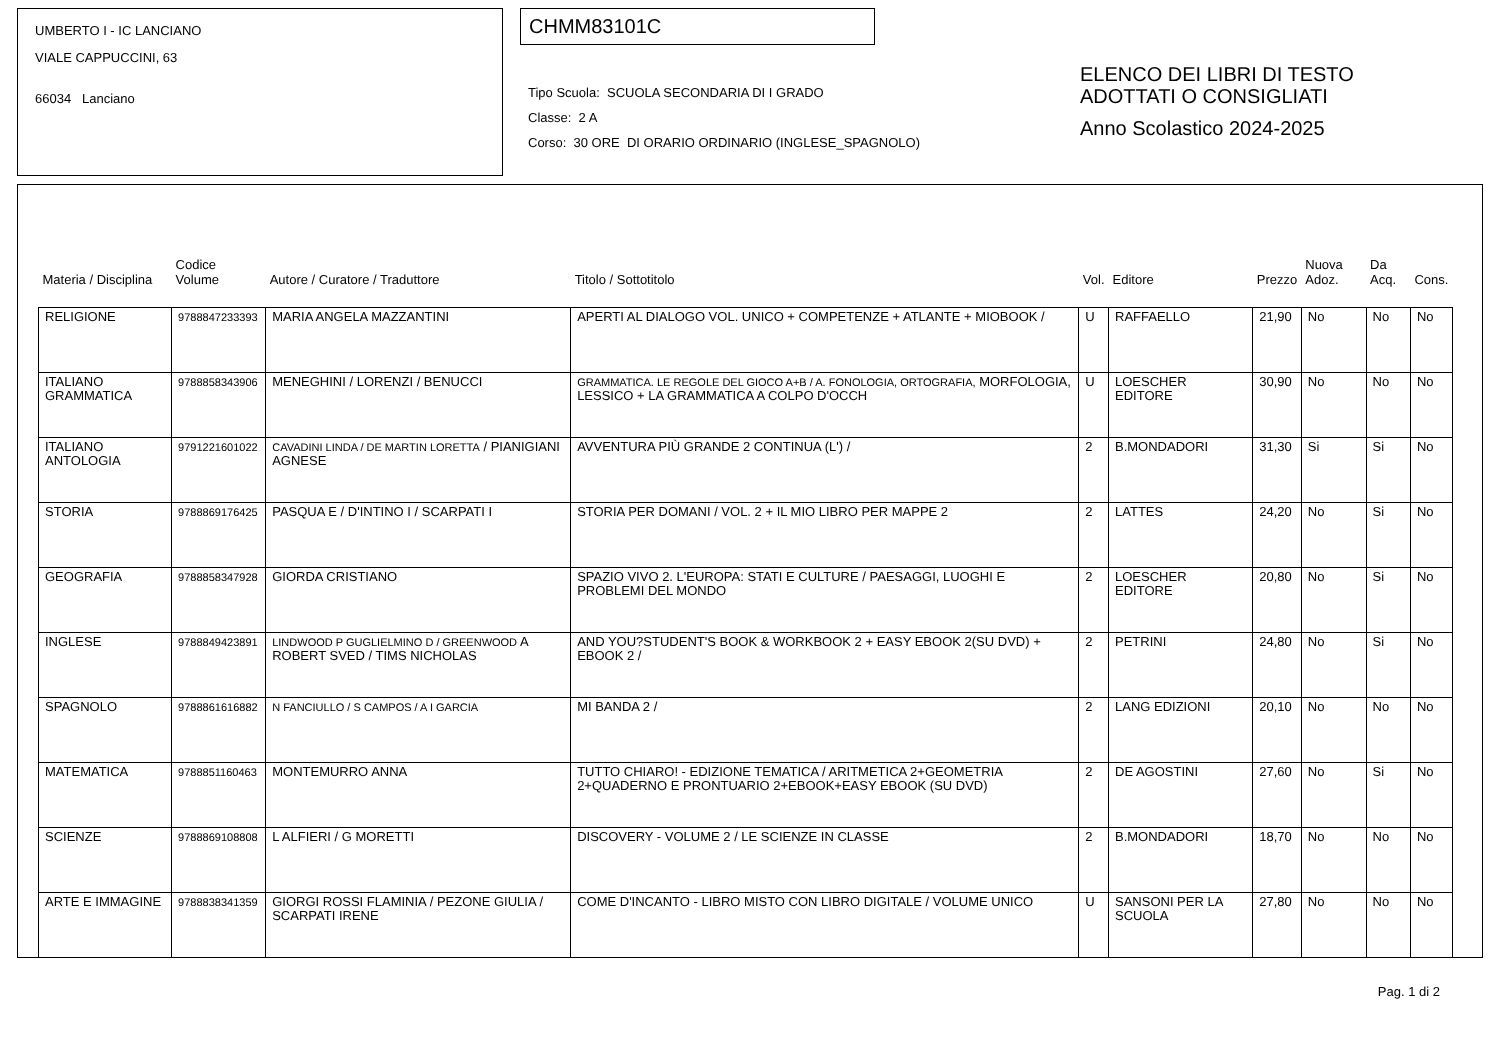UMBERTO I - IC LANCIANO
VIALE CAPPUCCINI, 63
66034 Lanciano
CHMM83101C
Tipo Scuola: SCUOLA SECONDARIA DI I GRADO
Classe: 2 A
Corso: 30 ORE DI ORARIO ORDINARIO (INGLESE_SPAGNOLO)
ELENCO DEI LIBRI DI TESTO
ADOTTATI O CONSIGLIATI
Anno Scolastico 2024-2025
| Materia / Disciplina | Codice Volume | Autore / Curatore / Traduttore | Titolo / Sottotitolo | Vol. | Editore | Prezzo | Nuova Adoz. | Da Acq. | Cons. |
| --- | --- | --- | --- | --- | --- | --- | --- | --- | --- |
| RELIGIONE | 9788847233393 | MARIA ANGELA MAZZANTINI | APERTI AL DIALOGO VOL. UNICO + COMPETENZE + ATLANTE + MIOBOOK / | U | RAFFAELLO | 21,90 | No | No | No |
| ITALIANO GRAMMATICA | 9788858343906 | MENEGHINI / LORENZI / BENUCCI | GRAMMATICA. LE REGOLE DEL GIOCO A+B / A. FONOLOGIA, ORTOGRAFIA, MORFOLOGIA, LESSICO + LA GRAMMATICA A COLPO D'OCCH | U | LOESCHER EDITORE | 30,90 | No | No | No |
| ITALIANO ANTOLOGIA | 9791221601022 | CAVADINI LINDA / DE MARTIN LORETTA / PIANIGIANI AGNESE | AVVENTURA PIÙ GRANDE 2 CONTINUA (L') / | 2 | B.MONDADORI | 31,30 | Si | Si | No |
| STORIA | 9788869176425 | PASQUA E / D'INTINO I / SCARPATI I | STORIA PER DOMANI / VOL. 2 + IL MIO LIBRO PER MAPPE 2 | 2 | LATTES | 24,20 | No | Si | No |
| GEOGRAFIA | 9788858347928 | GIORDA CRISTIANO | SPAZIO VIVO 2. L'EUROPA: STATI E CULTURE / PAESAGGI, LUOGHI E PROBLEMI DEL MONDO | 2 | LOESCHER EDITORE | 20,80 | No | Si | No |
| INGLESE | 9788849423891 | LINDWOOD P GUGLIELMINO D / GREENWOOD A ROBERT SVED / TIMS NICHOLAS | AND YOU?STUDENT'S BOOK & WORKBOOK 2 + EASY EBOOK 2(SU DVD) + EBOOK 2 / | 2 | PETRINI | 24,80 | No | Si | No |
| SPAGNOLO | 9788861616882 | N FANCIULLO / S CAMPOS / A I GARCIA | MI BANDA 2 / | 2 | LANG EDIZIONI | 20,10 | No | No | No |
| MATEMATICA | 9788851160463 | MONTEMURRO ANNA | TUTTO CHIARO! - EDIZIONE TEMATICA / ARITMETICA 2+GEOMETRIA 2+QUADERNO E PRONTUARIO 2+EBOOK+EASY EBOOK (SU DVD) | 2 | DE AGOSTINI | 27,60 | No | Si | No |
| SCIENZE | 9788869108808 | L ALFIERI / G MORETTI | DISCOVERY - VOLUME 2 / LE SCIENZE IN CLASSE | 2 | B.MONDADORI | 18,70 | No | No | No |
| ARTE E IMMAGINE | 9788838341359 | GIORGI ROSSI FLAMINIA / PEZONE GIULIA / SCARPATI IRENE | COME D'INCANTO - LIBRO MISTO CON LIBRO DIGITALE / VOLUME UNICO | U | SANSONI PER LA SCUOLA | 27,80 | No | No | No |
Pag. 1 di 2